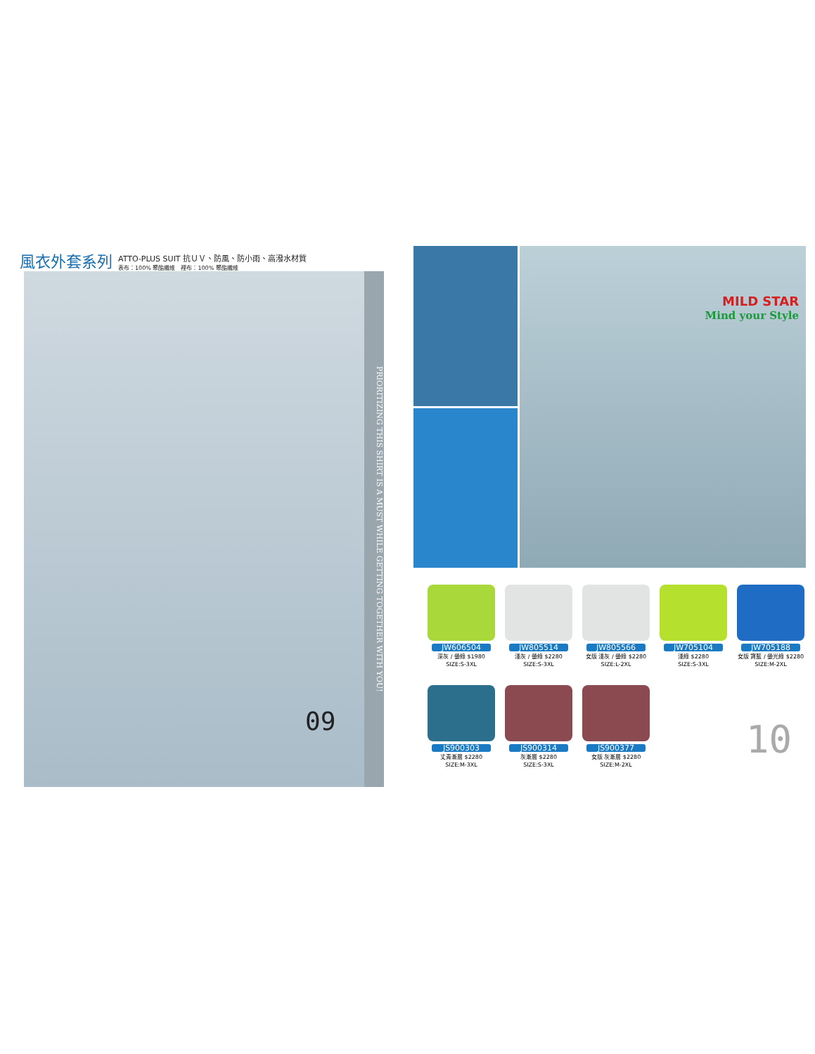風衣外套系列
ATTO-PLUS SUIT 抗ＵＶ、防風、防小雨、高潑水材質
表布：100% 聚酯纖維　裡布：100% 聚酯纖維
09
PRIORITIZING THIS SHIRT IS A MUST WHILE GETTING TOGETHER WITH YOU!
MILD STAR
Mind your Style
JW606504
深灰 / 螢綠 $1980
SIZE:S-3XL
JW805514
淺灰 / 螢綠 $2280
SIZE:S-3XL
JW805566
女版 淺灰 / 螢綠 $2280
SIZE:L-2XL
JW705104
淺綠 $2280
SIZE:S-3XL
JW705188
女版 寶藍 / 螢光綠 $2280
SIZE:M-2XL
JS900303
丈青漸層 $2280
SIZE:M-3XL
JS900314
灰漸層 $2280
SIZE:S-3XL
JS900377
女版 灰漸層 $2280
SIZE:M-2XL
10